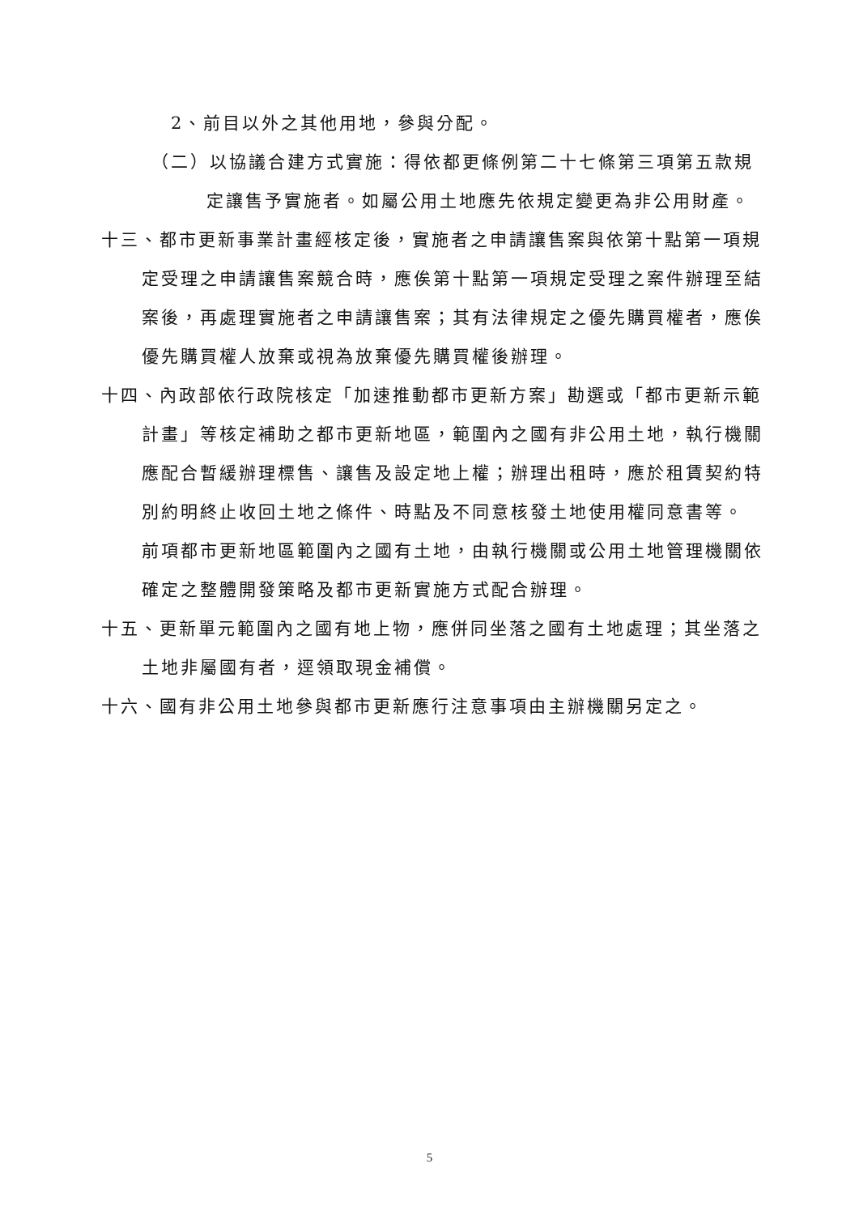2、前目以外之其他用地，參與分配。
（二）以協議合建方式實施：得依都更條例第二十七條第三項第五款規
定讓售予實施者。如屬公用土地應先依規定變更為非公用財產。
十三、都市更新事業計畫經核定後，實施者之申請讓售案與依第十點第一項規定受理之申請讓售案競合時，應俟第十點第一項規定受理之案件辦理至結案後，再處理實施者之申請讓售案；其有法律規定之優先購買權者，應俟優先購買權人放棄或視為放棄優先購買權後辦理。
十四、內政部依行政院核定「加速推動都市更新方案」勘選或「都市更新示範計畫」等核定補助之都市更新地區，範圍內之國有非公用土地，執行機關應配合暫緩辦理標售、讓售及設定地上權；辦理出租時，應於租賃契約特別約明終止收回土地之條件、時點及不同意核發土地使用權同意書等。
前項都市更新地區範圍內之國有土地，由執行機關或公用土地管理機關依確定之整體開發策略及都市更新實施方式配合辦理。
十五、更新單元範圍內之國有地上物，應併同坐落之國有土地處理；其坐落之土地非屬國有者，逕領取現金補償。
十六、國有非公用土地參與都市更新應行注意事項由主辦機關另定之。
5